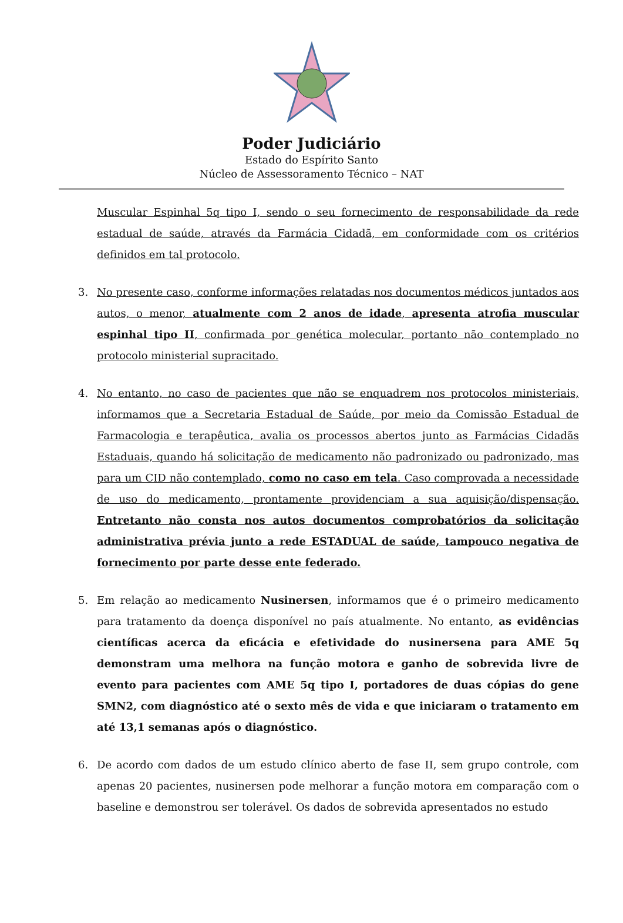Poder Judiciário
Estado do Espírito Santo
Núcleo de Assessoramento Técnico – NAT
Muscular Espinhal 5q tipo I, sendo o seu fornecimento de responsabilidade da rede estadual de saúde, através da Farmácia Cidadã, em conformidade com os critérios definidos em tal protocolo.
3. No presente caso, conforme informações relatadas nos documentos médicos juntados aos autos, o menor, atualmente com 2 anos de idade, apresenta atrofia muscular espinhal tipo II, confirmada por genética molecular, portanto não contemplado no protocolo ministerial supracitado.
4. No entanto, no caso de pacientes que não se enquadrem nos protocolos ministeriais, informamos que a Secretaria Estadual de Saúde, por meio da Comissão Estadual de Farmacologia e terapêutica, avalia os processos abertos junto as Farmácias Cidadãs Estaduais, quando há solicitação de medicamento não padronizado ou padronizado, mas para um CID não contemplado, como no caso em tela. Caso comprovada a necessidade de uso do medicamento, prontamente providenciam a sua aquisição/dispensação. Entretanto não consta nos autos documentos comprobatórios da solicitação administrativa prévia junto a rede ESTADUAL de saúde, tampouco negativa de fornecimento por parte desse ente federado.
5. Em relação ao medicamento Nusinersen, informamos que é o primeiro medicamento para tratamento da doença disponível no país atualmente. No entanto, as evidências científicas acerca da eficácia e efetividade do nusinersena para AME 5q demonstram uma melhora na função motora e ganho de sobrevida livre de evento para pacientes com AME 5q tipo I, portadores de duas cópias do gene SMN2, com diagnóstico até o sexto mês de vida e que iniciaram o tratamento em até 13,1 semanas após o diagnóstico.
6. De acordo com dados de um estudo clínico aberto de fase II, sem grupo controle, com apenas 20 pacientes, nusinersen pode melhorar a função motora em comparação com o baseline e demonstrou ser tolerável. Os dados de sobrevida apresentados no estudo